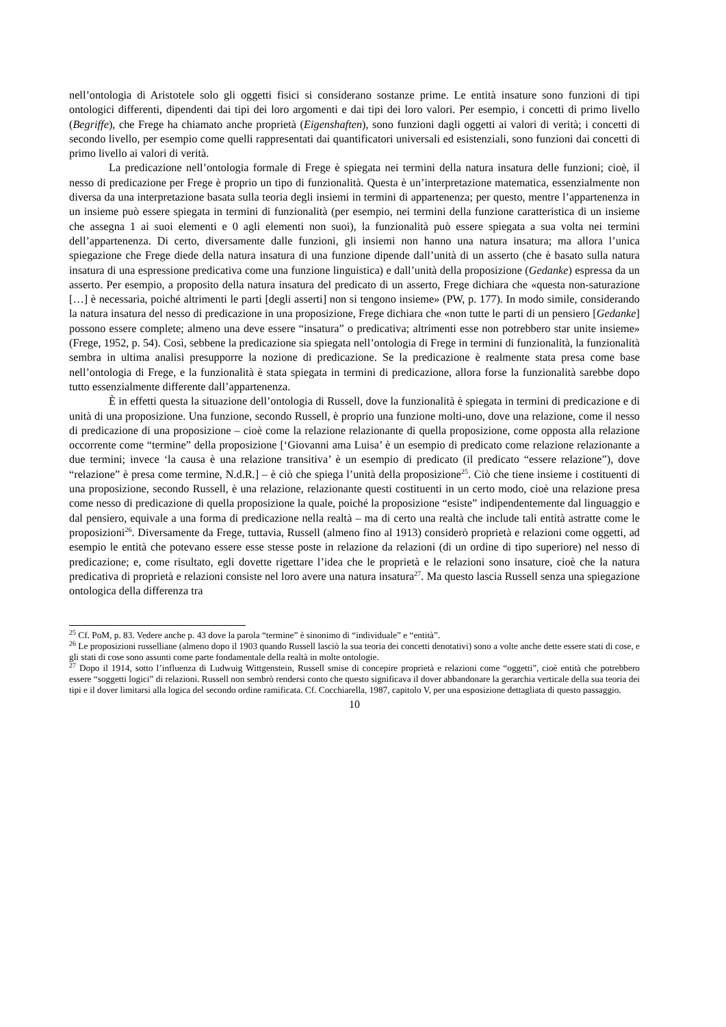nell’ontologia di Aristotele solo gli oggetti fisici si considerano sostanze prime. Le entità insature sono funzioni di tipi ontologici differenti, dipendenti dai tipi dei loro argomenti e dai tipi dei loro valori. Per esempio, i concetti di primo livello (Begriffe), che Frege ha chiamato anche proprietà (Eigenshaften), sono funzioni dagli oggetti ai valori di verità; i concetti di secondo livello, per esempio come quelli rappresentati dai quantificatori universali ed esistenziali, sono funzioni dai concetti di primo livello ai valori di verità.
La predicazione nell’ontologia formale di Frege è spiegata nei termini della natura insatura delle funzioni; cioè, il nesso di predicazione per Frege è proprio un tipo di funzionalità. Questa è un’interpretazione matematica, essenzialmente non diversa da una interpretazione basata sulla teoria degli insiemi in termini di appartenenza; per questo, mentre l’appartenenza in un insieme può essere spiegata in termini di funzionalità (per esempio, nei termini della funzione caratteristica di un insieme che assegna 1 ai suoi elementi e 0 agli elementi non suoi), la funzionalità può essere spiegata a sua volta nei termini dell’appartenenza. Di certo, diversamente dalle funzioni, gli insiemi non hanno una natura insatura; ma allora l’unica spiegazione che Frege diede della natura insatura di una funzione dipende dall’unità di un asserto (che è basato sulla natura insatura di una espressione predicativa come una funzione linguistica) e dall’unità della proposizione (Gedanke) espressa da un asserto. Per esempio, a proposito della natura insatura del predicato di un asserto, Frege dichiara che «questa non-saturazione […] è necessaria, poiché altrimenti le parti [degli asserti] non si tengono insieme» (PW, p. 177). In modo simile, considerando la natura insatura del nesso di predicazione in una proposizione, Frege dichiara che «non tutte le parti di un pensiero [Gedanke] possono essere complete; almeno una deve essere “insatura” o predicativa; altrimenti esse non potrebbero star unite insieme» (Frege, 1952, p. 54). Così, sebbene la predicazione sia spiegata nell’ontologia di Frege in termini di funzionalità, la funzionalità sembra in ultima analisi presupporre la nozione di predicazione. Se la predicazione è realmente stata presa come base nell’ontologia di Frege, e la funzionalità è stata spiegata in termini di predicazione, allora forse la funzionalità sarebbe dopo tutto essenzialmente differente dall’appartenenza.
È in effetti questa la situazione dell’ontologia di Russell, dove la funzionalità è spiegata in termini di predicazione e di unità di una proposizione. Una funzione, secondo Russell, è proprio una funzione molti-uno, dove una relazione, come il nesso di predicazione di una proposizione – cioè come la relazione relazionante di quella proposizione, come opposta alla relazione occorrente come “termine” della proposizione [‘Giovanni ama Luisa’ è un esempio di predicato come relazione relazionante a due termini; invece ‘la causa è una relazione transitiva’ è un esempio di predicato (il predicato “essere relazione”), dove “relazione” è presa come termine, N.d.R.] – è ciò che spiega l’unità della proposizione<sup>25</sup>. Ciò che tiene insieme i costituenti di una proposizione, secondo Russell, è una relazione, relazionante questi costituenti in un certo modo, cioè una relazione presa come nesso di predicazione di quella proposizione la quale, poiché la proposizione “esiste” indipendentemente dal linguaggio e dal pensiero, equivale a una forma di predicazione nella realtà – ma di certo una realtà che include tali entità astratte come le proposizioni<sup>26</sup>. Diversamente da Frege, tuttavia, Russell (almeno fino al 1913) considerò proprietà e relazioni come oggetti, ad esempio le entità che potevano essere esse stesse poste in relazione da relazioni (di un ordine di tipo superiore) nel nesso di predicazione; e, come risultato, egli dovette rigettare l’idea che le proprietà e le relazioni sono insature, cioè che la natura predicativa di proprietà e relazioni consiste nel loro avere una natura insatura<sup>27</sup>. Ma questo lascia Russell senza una spiegazione ontologica della differenza tra
<sup>25</sup> Cf. PoM, p. 83. Vedere anche p. 43 dove la parola “termine” è sinonimo di “individuale” e “entità”.
<sup>26</sup> Le proposizioni russelliane (almeno dopo il 1903 quando Russell lasciò la sua teoria dei concetti denotativi) sono a volte anche dette essere stati di cose, e gli stati di cose sono assunti come parte fondamentale della realtà in molte ontologie.
<sup>27</sup> Dopo il 1914, sotto l’influenza di Ludwuig Wittgenstein, Russell smise di concepire proprietà e relazioni come “oggetti”, cioè entità che potrebbero essere “soggetti logici” di relazioni. Russell non sembrò rendersi conto che questo significava il dover abbandonare la gerarchia verticale della sua teoria dei tipi e il dover limitarsi alla logica del secondo ordine ramificata. Cf. Cocchiarella, 1987, capitolo V, per una esposizione dettagliata di questo passaggio.
10